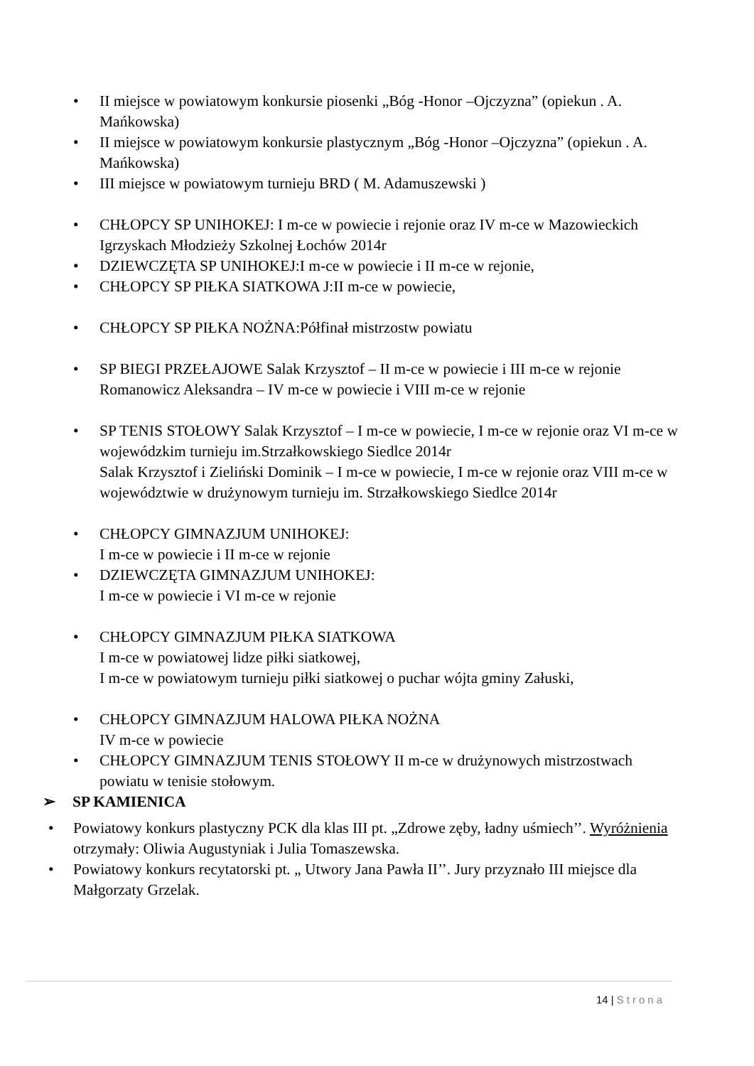• II miejsce w powiatowym konkursie piosenki „Bóg -Honor –Ojczyzna” (opiekun . A. Mańkowska)
• II miejsce w powiatowym konkursie plastycznym „Bóg -Honor –Ojczyzna” (opiekun . A. Mańkowska)
• III miejsce w powiatowym turnieju BRD ( M. Adamuszewski )
• CHŁOPCY SP UNIHOKEJ: I m-ce w powiecie i rejonie oraz IV m-ce w Mazowieckich Igrzyskach Młodzieży Szkolnej Łochów 2014r
• DZIEWCZĘTA SP UNIHOKEJ:I m-ce w powiecie i II m-ce w rejonie,
• CHŁOPCY SP PIŁKA SIATKOWA J:II m-ce w powiecie,
• CHŁOPCY SP PIŁKA NOŻNA:Półfinał mistrzostw powiatu
• SP BIEGI PRZEŁAJOWE Salak Krzysztof – II m-ce w powiecie i III m-ce w rejonie
Romanowicz Aleksandra – IV m-ce w powiecie i VIII m-ce w rejonie
• SP TENIS STOŁOWY Salak Krzysztof – I m-ce w powiecie, I m-ce w rejonie oraz VI m-ce w wojewódzkim turnieju im.Strzałkowskiego Siedlce 2014r
Salak Krzysztof i Zieliński Dominik – I m-ce w powiecie, I m-ce w rejonie oraz VIII m-ce w województwie w drużynowym turnieju im. Strzałkowskiego Siedlce 2014r
• CHŁOPCY GIMNAZJUM UNIHOKEJ:
I m-ce w powiecie i II m-ce w rejonie
• DZIEWCZĘTA GIMNAZJUM UNIHOKEJ:
I m-ce w powiecie i VI m-ce w rejonie
• CHŁOPCY GIMNAZJUM PIŁKA SIATKOWA
I m-ce w powiatowej lidze piłki siatkowej,
I m-ce w powiatowym turnieju piłki siatkowej o puchar wójta gminy Załuski,
• CHŁOPCY GIMNAZJUM HALOWA PIŁKA NOŻNA
IV m-ce w powiecie
• CHŁOPCY GIMNAZJUM TENIS STOŁOWY II m-ce w drużynowych mistrzostwach powiatu w tenisie stołowym.
➢ SP KAMIENICA
• Powiatowy konkurs plastyczny PCK dla klas III pt. „Zdrowe zęby, ładny uśmiech’’. Wyróżnienia otrzymały: Oliwia Augustyniak i Julia Tomaszewska.
• Powiatowy konkurs recytatorski pt. „ Utwory Jana Pawła II’’. Jury przyznało III miejsce dla Małgorzaty Grzelak.
14 | Strona